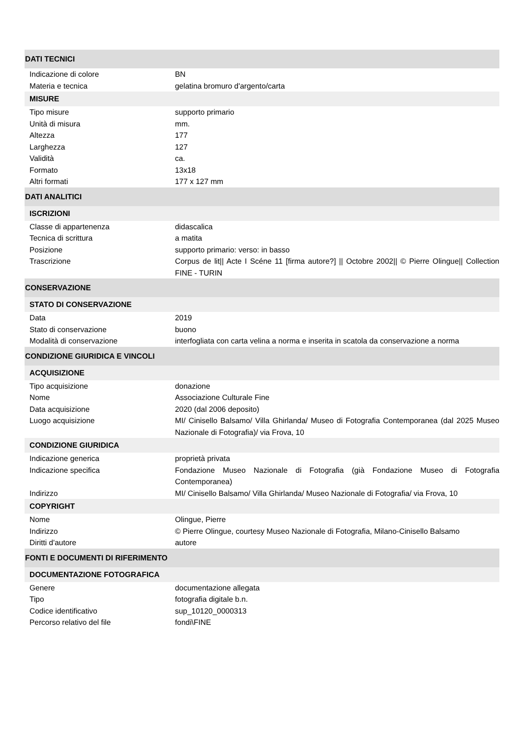| DATI TECNICI | |
| --- | --- |
| Indicazione di colore | BN |
| Materia e tecnica | gelatina bromuro d'argento/carta |
| MISURE | |
| Tipo misure | supporto primario |
| Unità di misura | mm. |
| Altezza | 177 |
| Larghezza | 127 |
| Validità | ca. |
| Formato | 13x18 |
| Altri formati | 177 x 127 mm |
| DATI ANALITICI | |
| ISCRIZIONI | |
| Classe di appartenenza | didascalica |
| Tecnica di scrittura | a matita |
| Posizione | supporto primario: verso: in basso |
| Trascrizione | Corpus de lit// Acte I Scéne 11 [firma autore?] // Octobre 2002// © Pierre Olingue// Collection FINE - TURIN |
| CONSERVAZIONE | |
| STATO DI CONSERVAZIONE | |
| Data | 2019 |
| Stato di conservazione | buono |
| Modalità di conservazione | interfogliata con carta velina a norma e inserita in scatola da conservazione a norma |
| CONDIZIONE GIURIDICA E VINCOLI | |
| ACQUISIZIONE | |
| Tipo acquisizione | donazione |
| Nome | Associazione Culturale Fine |
| Data acquisizione | 2020 (dal 2006 deposito) |
| Luogo acquisizione | MI/ Cinisello Balsamo/ Villa Ghirlanda/ Museo di Fotografia Contemporanea (dal 2025 Museo Nazionale di Fotografia)/ via Frova, 10 |
| CONDIZIONE GIURIDICA | |
| Indicazione generica | proprietà privata |
| Indicazione specifica | Fondazione Museo Nazionale di Fotografia (già Fondazione Museo di Fotografia Contemporanea) |
| Indirizzo | MI/ Cinisello Balsamo/ Villa Ghirlanda/ Museo Nazionale di Fotografia/ via Frova, 10 |
| COPYRIGHT | |
| Nome | Olingue, Pierre |
| Indirizzo | © Pierre Olingue, courtesy Museo Nazionale di Fotografia, Milano-Cinisello Balsamo |
| Diritti d'autore | autore |
| FONTI E DOCUMENTI DI RIFERIMENTO | |
| DOCUMENTAZIONE FOTOGRAFICA | |
| Genere | documentazione allegata |
| Tipo | fotografia digitale b.n. |
| Codice identificativo | sup_10120_0000313 |
| Percorso relativo del file | fondi\FINE |